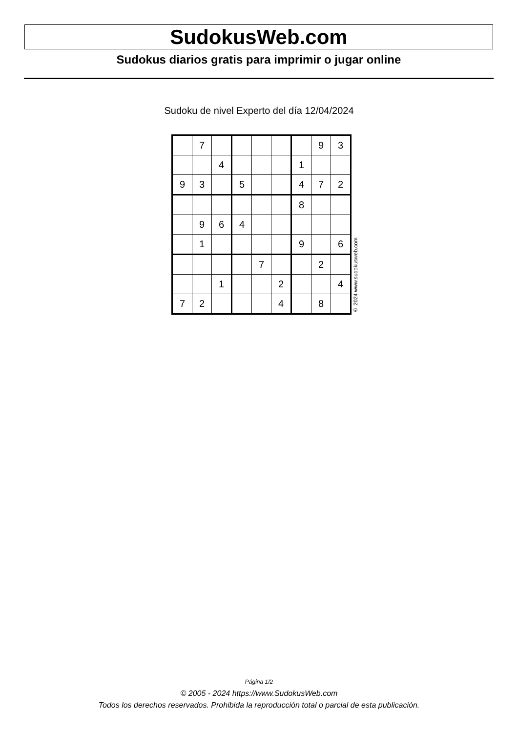SudokusWeb.com
Sudokus diarios gratis para imprimir o jugar online
Sudoku de nivel Experto del día 12/04/2024
| | 7 | | | | | | 9 | 3 |
| | | 4 | | | | 1 | | |
| 9 | 3 | | 5 | | | 4 | 7 | 2 |
| | | | | | | 8 | | |
| | 9 | 6 | 4 | | | | | |
| | 1 | | | | | 9 | | 6 |
| | | | | 7 | | | 2 | |
| | | 1 | | | 2 | | | 4 |
| 7 | 2 | | | | 4 | | 8 | |
© 2024 www.sudokusweb.com
Página 1/2
© 2005 - 2024 https://www.SudokusWeb.com
Todos los derechos reservados. Prohibida la reproducción total o parcial de esta publicación.